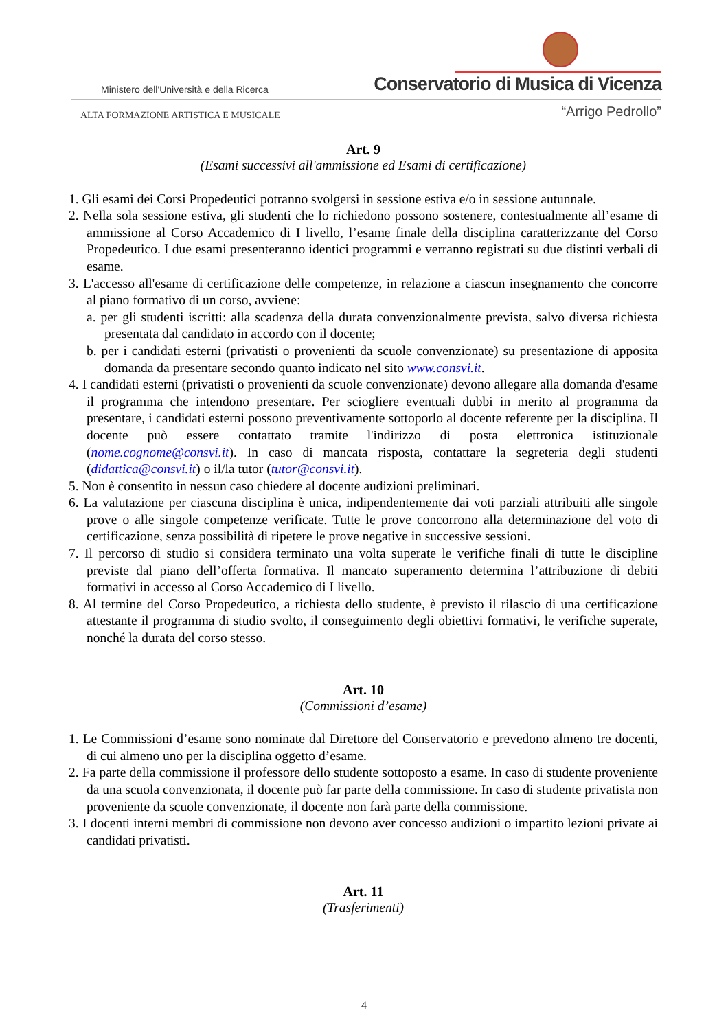Ministero dell'Università e della Ricerca
Conservatorio di Musica di Vicenza
ALTA FORMAZIONE ARTISTICA E MUSICALE
“Arrigo Pedrollo”
Art. 9
(Esami successivi all'ammissione ed Esami di certificazione)
1. Gli esami dei Corsi Propedeutici potranno svolgersi in sessione estiva e/o in sessione autunnale.
2. Nella sola sessione estiva, gli studenti che lo richiedono possono sostenere, contestualmente all’esame di ammissione al Corso Accademico di I livello, l’esame finale della disciplina caratterizzante del Corso Propedeutico. I due esami presenteranno identici programmi e verranno registrati su due distinti verbali di esame.
3. L'accesso all'esame di certificazione delle competenze, in relazione a ciascun insegnamento che concorre al piano formativo di un corso, avviene:
a. per gli studenti iscritti: alla scadenza della durata convenzionalmente prevista, salvo diversa richiesta presentata dal candidato in accordo con il docente;
b. per i candidati esterni (privatisti o provenienti da scuole convenzionate) su presentazione di apposita domanda da presentare secondo quanto indicato nel sito www.consvi.it.
4. I candidati esterni (privatisti o provenienti da scuole convenzionate) devono allegare alla domanda d'esame il programma che intendono presentare. Per sciogliere eventuali dubbi in merito al programma da presentare, i candidati esterni possono preventivamente sottoporlo al docente referente per la disciplina. Il docente può essere contattato tramite l'indirizzo di posta elettronica istituzionale (nome.cognome@consvi.it). In caso di mancata risposta, contattare la segreteria degli studenti (didattica@consvi.it) o il/la tutor (tutor@consvi.it).
5. Non è consentito in nessun caso chiedere al docente audizioni preliminari.
6. La valutazione per ciascuna disciplina è unica, indipendentemente dai voti parziali attribuiti alle singole prove o alle singole competenze verificate. Tutte le prove concorrono alla determinazione del voto di certificazione, senza possibilità di ripetere le prove negative in successive sessioni.
7. Il percorso di studio si considera terminato una volta superate le verifiche finali di tutte le discipline previste dal piano dell’offerta formativa. Il mancato superamento determina l’attribuzione di debiti formativi in accesso al Corso Accademico di I livello.
8. Al termine del Corso Propedeutico, a richiesta dello studente, è previsto il rilascio di una certificazione attestante il programma di studio svolto, il conseguimento degli obiettivi formativi, le verifiche superate, nonché la durata del corso stesso.
Art. 10
(Commissioni d’esame)
1. Le Commissioni d’esame sono nominate dal Direttore del Conservatorio e prevedono almeno tre docenti, di cui almeno uno per la disciplina oggetto d’esame.
2. Fa parte della commissione il professore dello studente sottoposto a esame. In caso di studente proveniente da una scuola convenzionata, il docente può far parte della commissione. In caso di studente privatista non proveniente da scuole convenzionate, il docente non farà parte della commissione.
3. I docenti interni membri di commissione non devono aver concesso audizioni o impartito lezioni private ai candidati privatisti.
Art. 11
(Trasferimenti)
4